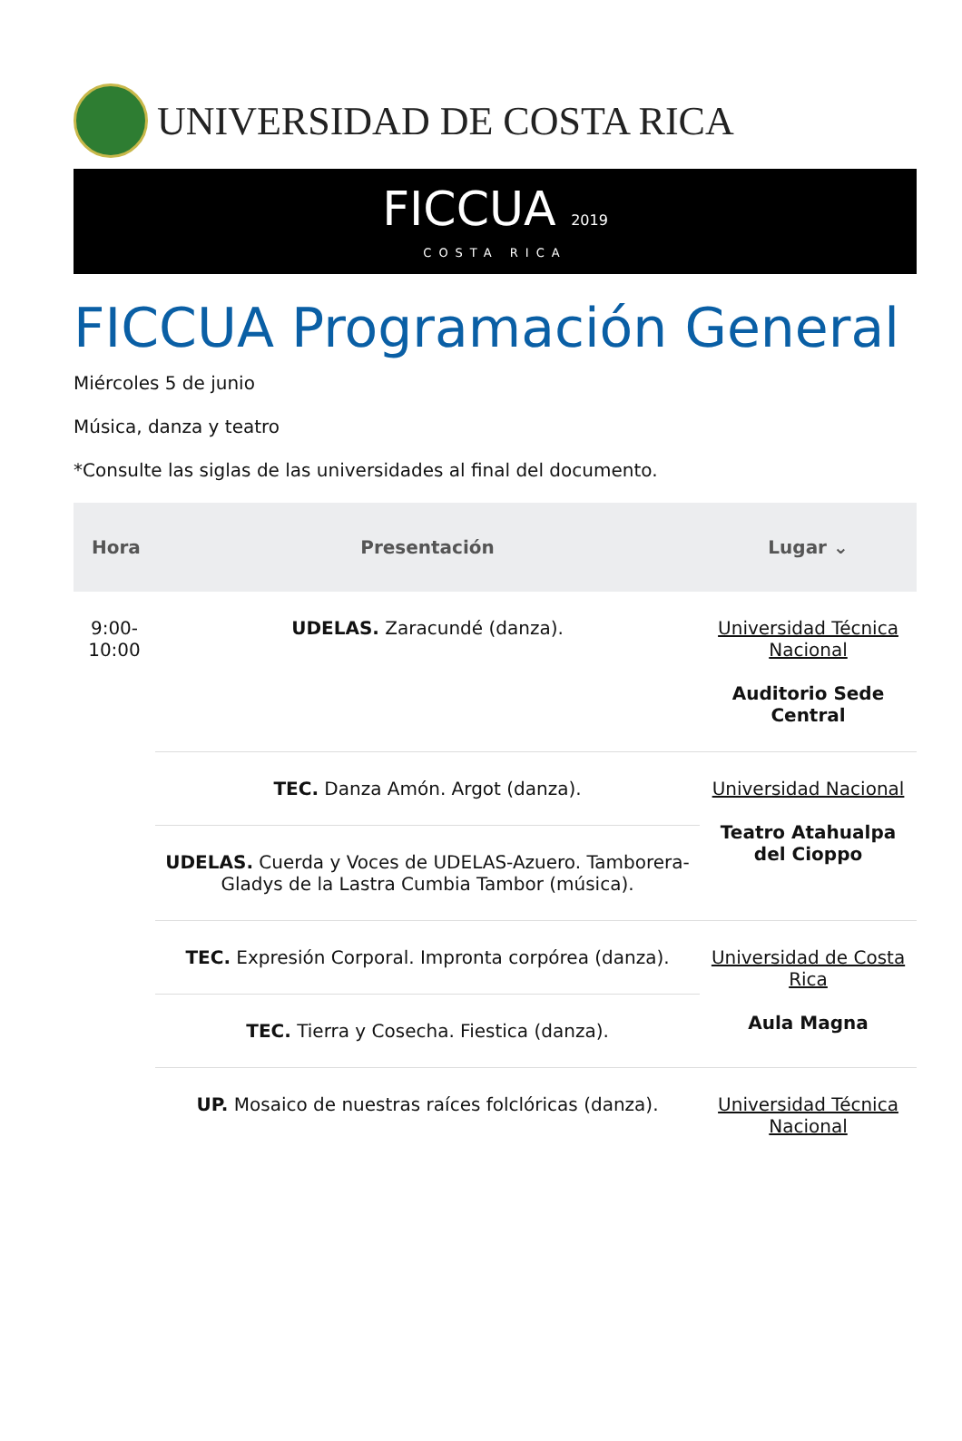UNIVERSIDAD DE COSTA RICA
FICCUA 2019
COSTA RICA
FICCUA Programación General
Miércoles 5 de junio
Música, danza y teatro
*Consulte las siglas de las universidades al final del documento.
| Hora | Presentación | Lugar ⌄ |
| --- | --- | --- |
| 9:00- 10:00 | UDELAS. Zaracundé (danza). | Universidad Técnica Nacional Auditorio Sede Central |
| | TEC. Danza Amón. Argot (danza). | Universidad Nacional Teatro Atahualpa del Cioppo |
| | UDELAS. Cuerda y Voces de UDELAS-Azuero. Tamborera-Gladys de la Lastra Cumbia Tambor (música). | |
| | TEC. Expresión Corporal. Impronta corpórea (danza). | Universidad de Costa Rica Aula Magna |
| | TEC. Tierra y Cosecha. Fiestica (danza). | |
| | UP. Mosaico de nuestras raíces folclóricas (danza). | Universidad Técnica Nacional |